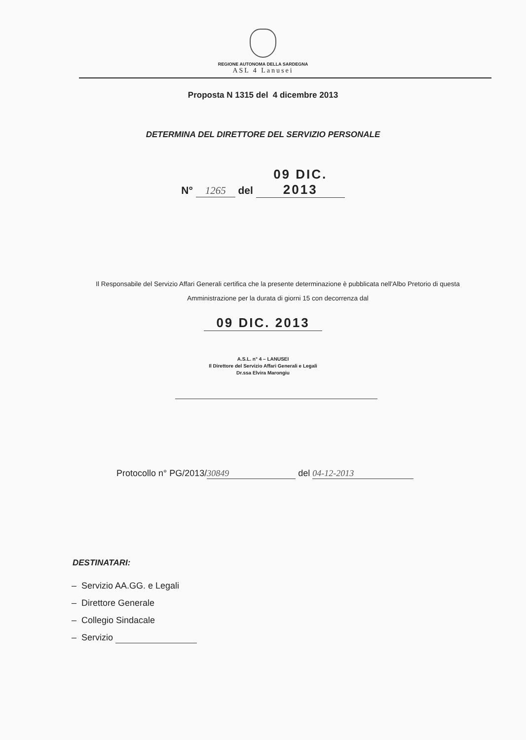REGIONE AUTONOMA DELLA SARDEGNA
ASL 4 Lanusei
Proposta N 1315 del 4 dicembre 2013
DETERMINA DEL DIRETTORE DEL SERVIZIO PERSONALE
N° 1265 del 09 DIC. 2013
Il Responsabile del Servizio Affari Generali certifica che la presente determinazione è pubblicata nell'Albo Pretorio di questa Amministrazione per la durata di giorni 15 con decorrenza dal
09 DIC. 2013
A.S.L. n° 4 – LANUSEI
Il Direttore del Servizio Affari Generali e Legali
Dr.ssa Elvira Marongiu
Protocollo n° PG/2013/ 30849 del 04-12-2013
DESTINATARI:
– Servizio AA.GG. e Legali
– Direttore Generale
– Collegio Sindacale
– Servizio